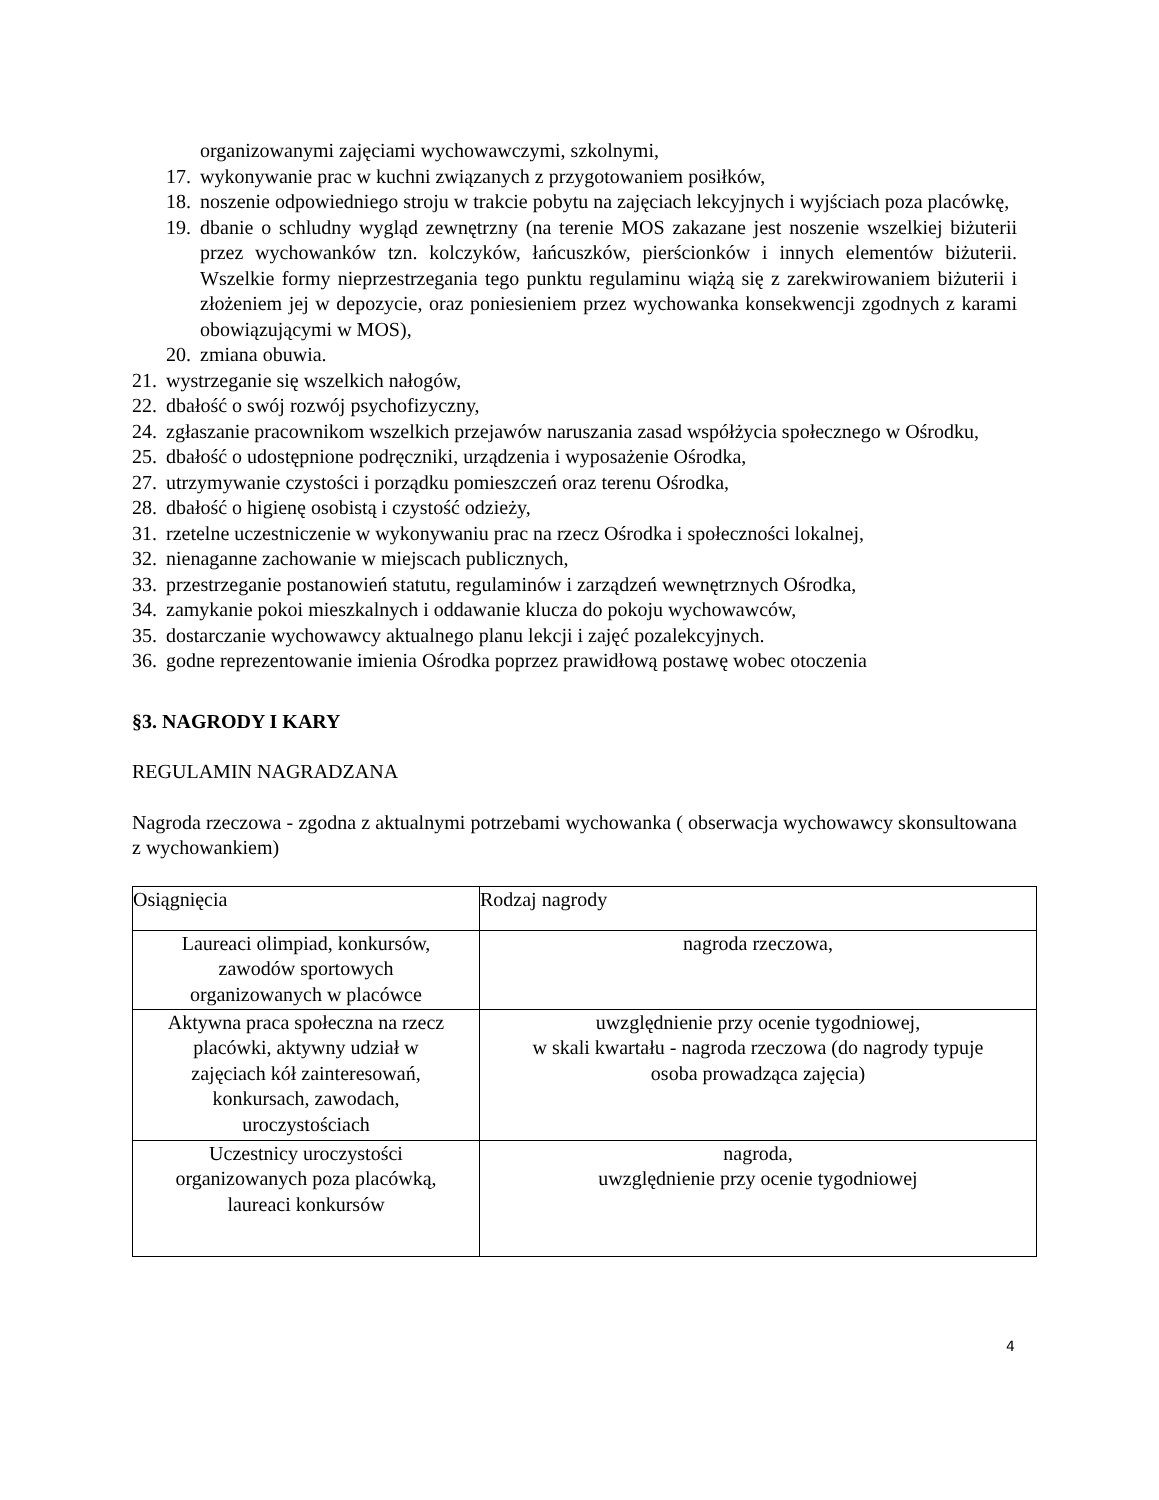organizowanymi zajęciami wychowawczymi, szkolnymi,
17. wykonywanie prac w kuchni związanych z przygotowaniem posiłków,
18. noszenie odpowiedniego stroju w trakcie pobytu na zajęciach lekcyjnych i wyjściach poza placówkę,
19. dbanie o schludny wygląd zewnętrzny (na terenie MOS zakazane jest noszenie wszelkiej biżuterii przez wychowanków tzn. kolczyków, łańcuszków, pierścionków i innych elementów biżuterii. Wszelkie formy nieprzestrzegania tego punktu regulaminu wiążą się z zarekwirowaniem biżuterii i złożeniem jej w depozycie, oraz poniesieniem przez wychowanka konsekwencji zgodnych z karami obowiązującymi w MOS),
20. zmiana obuwia.
21. wystrzeganie się wszelkich nałogów,
22. dbałość o swój rozwój psychofizyczny,
24. zgłaszanie pracownikom wszelkich przejawów naruszania zasad współżycia społecznego w Ośrodku,
25. dbałość o udostępnione podręczniki, urządzenia i wyposażenie Ośrodka,
27. utrzymywanie czystości i porządku pomieszczeń oraz terenu Ośrodka,
28. dbałość o higienę osobistą i czystość odzieży,
31. rzetelne uczestniczenie w wykonywaniu prac na rzecz Ośrodka i społeczności lokalnej,
32. nienaganne zachowanie w miejscach publicznych,
33. przestrzeganie postanowień statutu, regulaminów i zarządzeń wewnętrznych Ośrodka,
34. zamykanie pokoi mieszkalnych i oddawanie klucza do pokoju wychowawców,
35. dostarczanie wychowawcy aktualnego planu lekcji i zajęć pozalekcyjnych.
36. godne reprezentowanie imienia Ośrodka poprzez prawidłową postawę wobec otoczenia
§3. NAGRODY I KARY
REGULAMIN NAGRADZANA
Nagroda rzeczowa - zgodna z aktualnymi potrzebami wychowanka ( obserwacja wychowawcy skonsultowana z wychowankiem)
| Osiągnięcia | Rodzaj nagrody |
| Laureaci olimpiad, konkursów, zawodów sportowych organizowanych w placówce | nagroda rzeczowa, |
| Aktywna praca społeczna na rzecz placówki, aktywny udział w zajęciach kół zainteresowań, konkursach, zawodach, uroczystościach | uwzględnienie przy ocenie tygodniowej, w skali kwartału - nagroda rzeczowa (do nagrody typuje osoba prowadząca zajęcia) |
| Uczestnicy uroczystości organizowanych poza placówką, laureaci konkursów | nagroda, uwzględnienie przy ocenie tygodniowej |
4